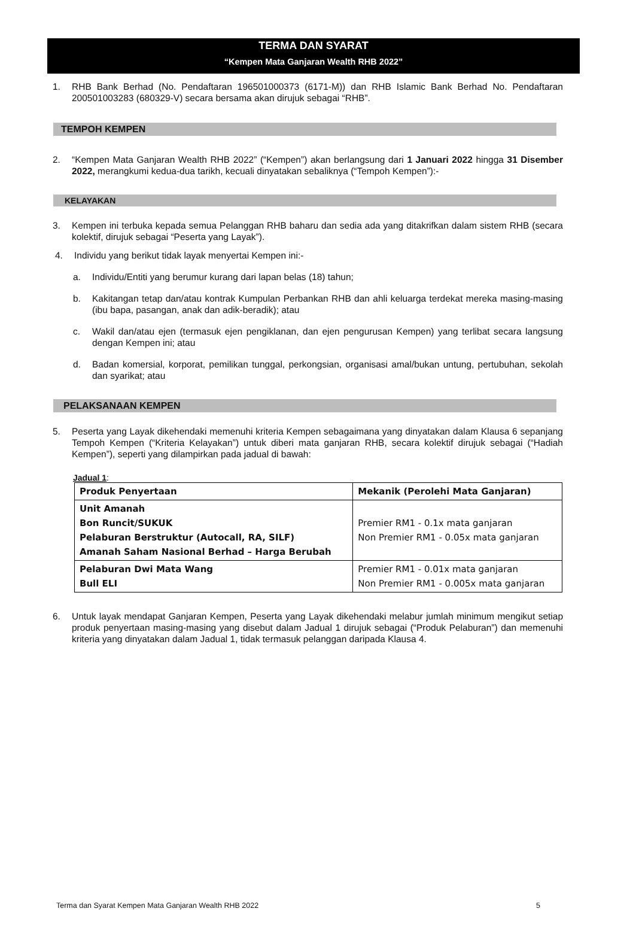TERMA DAN SYARAT
“Kempen Mata Ganjaran Wealth RHB 2022”
1. RHB Bank Berhad (No. Pendaftaran 196501000373 (6171-M)) dan RHB Islamic Bank Berhad No. Pendaftaran 200501003283 (680329-V) secara bersama akan dirujuk sebagai “RHB”.
TEMPOH KEMPEN
2. “Kempen Mata Ganjaran Wealth RHB 2022” (“Kempen”) akan berlangsung dari 1 Januari 2022 hingga 31 Disember 2022, merangkumi kedua-dua tarikh, kecuali dinyatakan sebaliknya (“Tempoh Kempen”):-
KELAYAKAN
3. Kempen ini terbuka kepada semua Pelanggan RHB baharu dan sedia ada yang ditakrifkan dalam sistem RHB (secara kolektif, dirujuk sebagai “Peserta yang Layak”).
4. Individu yang berikut tidak layak menyertai Kempen ini:-
a. Individu/Entiti yang berumur kurang dari lapan belas (18) tahun;
b. Kakitangan tetap dan/atau kontrak Kumpulan Perbankan RHB dan ahli keluarga terdekat mereka masing-masing (ibu bapa, pasangan, anak dan adik-beradik); atau
c. Wakil dan/atau ejen (termasuk ejen pengiklanan, dan ejen pengurusan Kempen) yang terlibat secara langsung dengan Kempen ini; atau
d. Badan komersial, korporat, pemilikan tunggal, perkongsian, organisasi amal/bukan untung, pertubuhan, sekolah dan syarikat; atau
PELAKSANAAN KEMPEN
5. Peserta yang Layak dikehendaki memenuhi kriteria Kempen sebagaimana yang dinyatakan dalam Klausa 6 sepanjang Tempoh Kempen (“Kriteria Kelayakan”) untuk diberi mata ganjaran RHB, secara kolektif dirujuk sebagai (“Hadiah Kempen”), seperti yang dilampirkan pada jadual di bawah:
Jadual 1:
| Produk Penyertaan | Mekanik (Perolehi Mata Ganjaran) |
| --- | --- |
| Unit Amanah Bon Runcit/SUKUK Pelaburan Berstruktur (Autocall, RA, SILF) Amanah Saham Nasional Berhad – Harga Berubah | Premier RM1 - 0.1x mata ganjaran Non Premier RM1 - 0.05x mata ganjaran |
| Pelaburan Dwi Mata Wang Bull ELI | Premier RM1 - 0.01x mata ganjaran Non Premier RM1 - 0.005x mata ganjaran |
6. Untuk layak mendapat Ganjaran Kempen, Peserta yang Layak dikehendaki melabur jumlah minimum mengikut setiap produk penyertaan masing-masing yang disebut dalam Jadual 1 dirujuk sebagai (“Produk Pelaburan”) dan memenuhi kriteria yang dinyatakan dalam Jadual 1, tidak termasuk pelanggan daripada Klausa 4.
Terma dan Syarat Kempen Mata Ganjaran Wealth RHB 2022 5